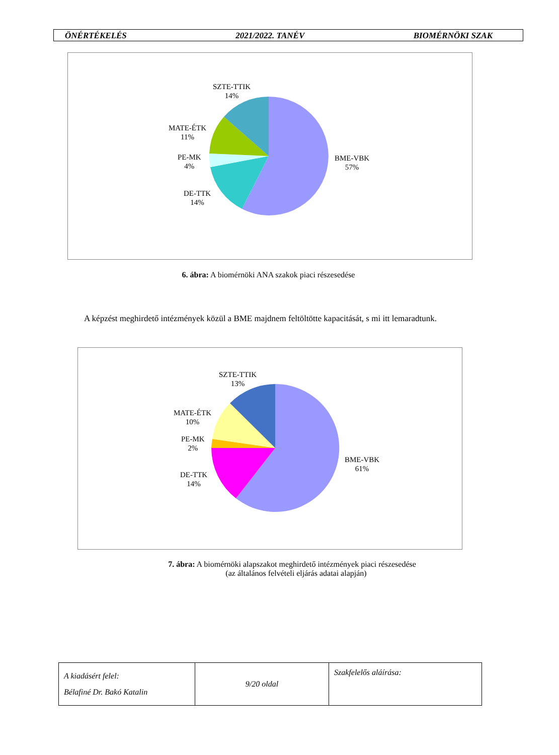ÖNÉRTÉKELÉS 2021/2022. TANÉV BIOMÉRNÖKI SZAK
SZTE-TTIK
14%
MATE-ÉTK
11%
PE-MK
4%
DE-TTK
14%
BME-VBK
57%
6. ábra: A biomérnöki ANA szakok piaci részesedése
A képzést meghirdető intézmények közül a BME majdnem feltöltötte kapacitását, s mi itt lemaradtunk.
SZTE-TTIK
13%
MATE-ÉTK
10%
PE-MK
2%
DE-TTK
14%
BME-VBK
61%
7. ábra: A biomérnöki alapszakot meghirdető intézmények piaci részesedése
(az általános felvételi eljárás adatai alapján)
| A kiadásért felel: Bélafiné Dr. Bakó Katalin | 9/20 oldal | Szakfelelős aláírása: |